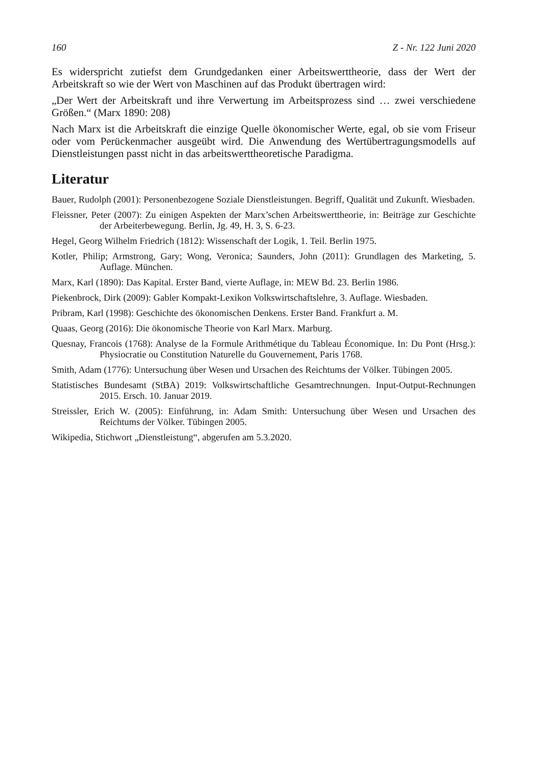160 Z - Nr. 122 Juni 2020
Es widerspricht zutiefst dem Grundgedanken einer Arbeitswerttheorie, dass der Wert der Arbeitskraft so wie der Wert von Maschinen auf das Produkt übertragen wird:
„Der Wert der Arbeitskraft und ihre Verwertung im Arbeitsprozess sind … zwei verschiedene Größen.“ (Marx 1890: 208)
Nach Marx ist die Arbeitskraft die einzige Quelle ökonomischer Werte, egal, ob sie vom Friseur oder vom Perückenmacher ausgeübt wird. Die Anwendung des Wertübertragungsmodells auf Dienstleistungen passt nicht in das arbeitswert­theoretische Paradigma.
Literatur
Bauer, Rudolph (2001): Personenbezogene Soziale Dienstleistungen. Begriff, Qualität und Zukunft. Wiesbaden.
Fleissner, Peter (2007): Zu einigen Aspekten der Marx’schen Arbeitswerttheorie, in: Beiträge zur Geschichte der Arbeiterbewegung. Berlin, Jg. 49, H. 3, S. 6-23.
Hegel, Georg Wilhelm Friedrich (1812): Wissenschaft der Logik, 1. Teil. Berlin 1975.
Kotler, Philip; Armstrong, Gary; Wong, Veronica; Saunders, John (2011): Grundlagen des Marketing, 5. Auflage. München.
Marx, Karl (1890): Das Kapital. Erster Band, vierte Auflage, in: MEW Bd. 23. Berlin 1986.
Piekenbrock, Dirk (2009): Gabler Kompakt-Lexikon Volkswirtschaftslehre, 3. Auflage. Wiesbaden.
Pribram, Karl (1998): Geschichte des ökonomischen Denkens. Erster Band. Frankfurt a. M.
Quaas, Georg (2016): Die ökonomische Theorie von Karl Marx. Marburg.
Quesnay, Francois (1768): Analyse de la Formule Arithmétique du Tableau Économique. In: Du Pont (Hrsg.): Physiocratie ou Constitution Naturelle du Gouvernement, Paris 1768.
Smith, Adam (1776): Untersuchung über Wesen und Ursachen des Reichtums der Völker. Tübingen 2005.
Statistisches Bundesamt (StBA) 2019: Volkswirtschaftliche Gesamtrechnungen. Input-Output-Rechnungen 2015. Ersch. 10. Januar 2019.
Streissler, Erich W. (2005): Einführung, in: Adam Smith: Untersuchung über Wesen und Ursachen des Reichtums der Völker. Tübingen 2005.
Wikipedia, Stichwort „Dienstleistung“, abgerufen am 5.3.2020.